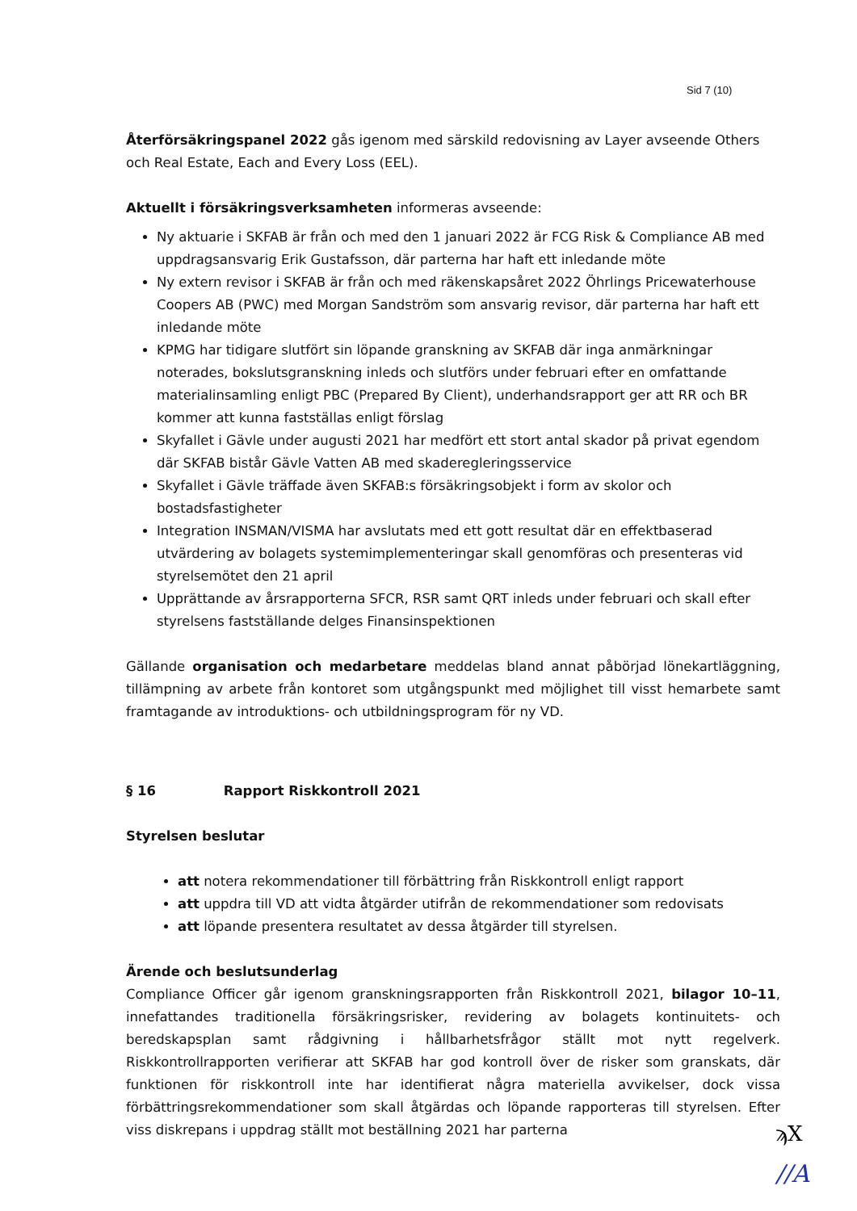Sid 7 (10)
Återförsäkringspanel 2022 gås igenom med särskild redovisning av Layer avseende Others och Real Estate, Each and Every Loss (EEL).
Aktuellt i försäkringsverksamheten informeras avseende:
Ny aktuarie i SKFAB är från och med den 1 januari 2022 är FCG Risk & Compliance AB med uppdragsansvarig Erik Gustafsson, där parterna har haft ett inledande möte
Ny extern revisor i SKFAB är från och med räkenskapsåret 2022 Öhrlings Pricewaterhouse Coopers AB (PWC) med Morgan Sandström som ansvarig revisor, där parterna har haft ett inledande möte
KPMG har tidigare slutfört sin löpande granskning av SKFAB där inga anmärkningar noterades, bokslutsgranskning inleds och slutförs under februari efter en omfattande materialinsamling enligt PBC (Prepared By Client), underhandsrapport ger att RR och BR kommer att kunna fastställas enligt förslag
Skyfallet i Gävle under augusti 2021 har medfört ett stort antal skador på privat egendom där SKFAB bistår Gävle Vatten AB med skaderegleringsservice
Skyfallet i Gävle träffade även SKFAB:s försäkringsobjekt i form av skolor och bostadsfastigheter
Integration INSMAN/VISMA har avslutats med ett gott resultat där en effektbaserad utvärdering av bolagets systemimplementeringar skall genomföras och presenteras vid styrelsemötet den 21 april
Upprättande av årsrapporterna SFCR, RSR samt QRT inleds under februari och skall efter styrelsens fastställande delges Finansinspektionen
Gällande organisation och medarbetare meddelas bland annat påbörjad lönekartläggning, tillämpning av arbete från kontoret som utgångspunkt med möjlighet till visst hemarbete samt framtagande av introduktions- och utbildningsprogram för ny VD.
§ 16 Rapport Riskkontroll 2021
Styrelsen beslutar
att notera rekommendationer till förbättring från Riskkontroll enligt rapport
att uppdra till VD att vidta åtgärder utifrån de rekommendationer som redovisats
att löpande presentera resultatet av dessa åtgärder till styrelsen.
Ärende och beslutsunderlag
Compliance Officer går igenom granskningsrapporten från Riskkontroll 2021, bilagor 10–11, innefattandes traditionella försäkringsrisker, revidering av bolagets kontinuitets- och beredskapsplan samt rådgivning i hållbarhetsfrågor ställt mot nytt regelverk. Riskkontrollrapporten verifierar att SKFAB har god kontroll över de risker som granskats, där funktionen för riskkontroll inte har identifierat några materiella avvikelser, dock vissa förbättringsrekommendationer som skall åtgärdas och löpande rapporteras till styrelsen. Efter viss diskrepans i uppdrag ställt mot beställning 2021 har parterna
ϡX
//A